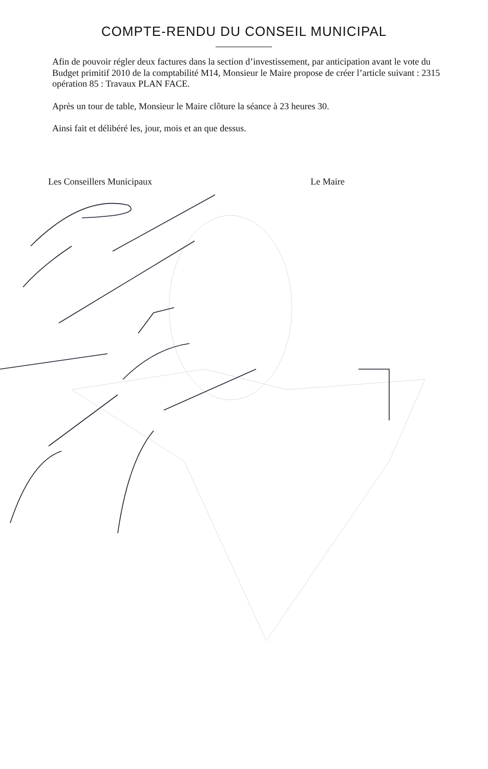COMPTE-RENDU DU CONSEIL MUNICIPAL
Afin de pouvoir régler deux factures dans la section d’investissement, par anticipation avant le vote du Budget primitif 2010 de la comptabilité M14, Monsieur le Maire propose de créer l’article suivant : 2315 opération 85 : Travaux PLAN FACE.
Après un tour de table, Monsieur le Maire clôture la séance à 23 heures 30.
Ainsi fait et délibéré les, jour, mois et an que dessus.
Les Conseillers Municipaux Le Maire